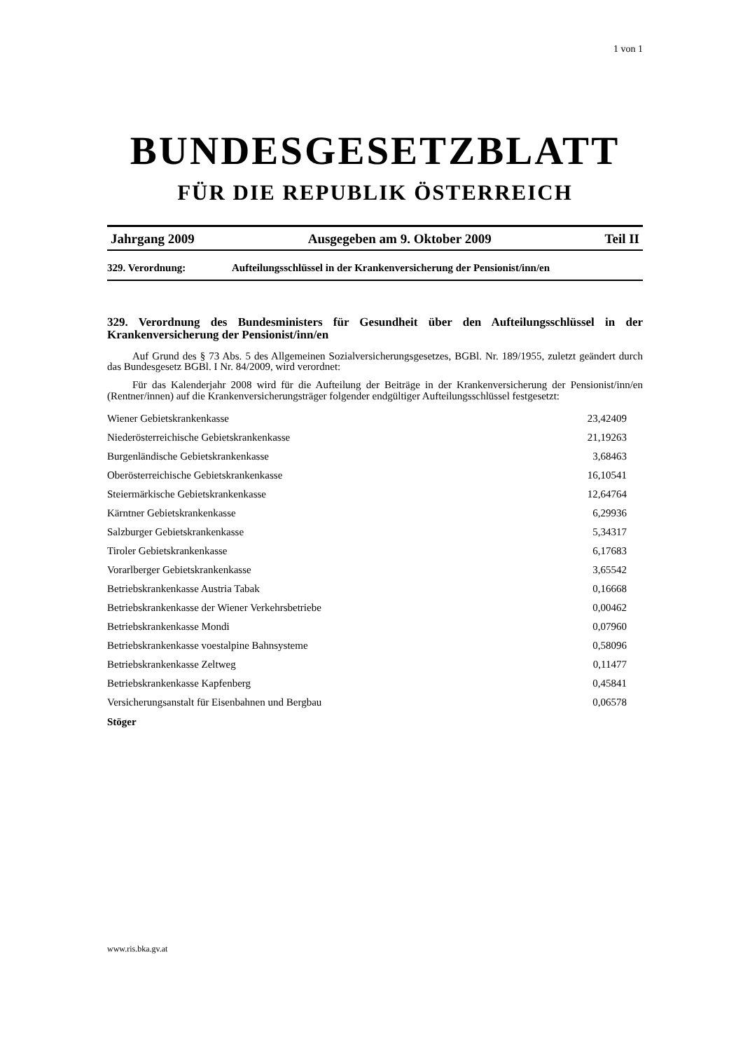1 von 1
BUNDESGESETZBLATT
FÜR DIE REPUBLIK ÖSTERREICH
Jahrgang 2009 Ausgegeben am 9. Oktober 2009 Teil II
329. Verordnung: Aufteilungsschlüssel in der Krankenversicherung der Pensionist/inn/en
329. Verordnung des Bundesministers für Gesundheit über den Aufteilungsschlüssel in der Krankenversicherung der Pensionist/inn/en
Auf Grund des § 73 Abs. 5 des Allgemeinen Sozialversicherungsgesetzes, BGBl. Nr. 189/1955, zuletzt geändert durch das Bundesgesetz BGBl. I Nr. 84/2009, wird verordnet:
Für das Kalenderjahr 2008 wird für die Aufteilung der Beiträge in der Krankenversicherung der Pensionist/inn/en (Rentner/innen) auf die Krankenversicherungsträger folgender endgültiger Aufteilungsschlüssel festgesetzt:
| Wiener Gebietskrankenkasse | 23,42409 |
| Niederösterreichische Gebietskrankenkasse | 21,19263 |
| Burgenländische Gebietskrankenkasse | 3,68463 |
| Oberösterreichische Gebietskrankenkasse | 16,10541 |
| Steiermärkische Gebietskrankenkasse | 12,64764 |
| Kärntner Gebietskrankenkasse | 6,29936 |
| Salzburger Gebietskrankenkasse | 5,34317 |
| Tiroler Gebietskrankenkasse | 6,17683 |
| Vorarlberger Gebietskrankenkasse | 3,65542 |
| Betriebskrankenkasse Austria Tabak | 0,16668 |
| Betriebskrankenkasse der Wiener Verkehrsbetriebe | 0,00462 |
| Betriebskrankenkasse Mondi | 0,07960 |
| Betriebskrankenkasse voestalpine Bahnsysteme | 0,58096 |
| Betriebskrankenkasse Zeltweg | 0,11477 |
| Betriebskrankenkasse Kapfenberg | 0,45841 |
| Versicherungsanstalt für Eisenbahnen und Bergbau | 0,06578 |
Stöger
www.ris.bka.gv.at